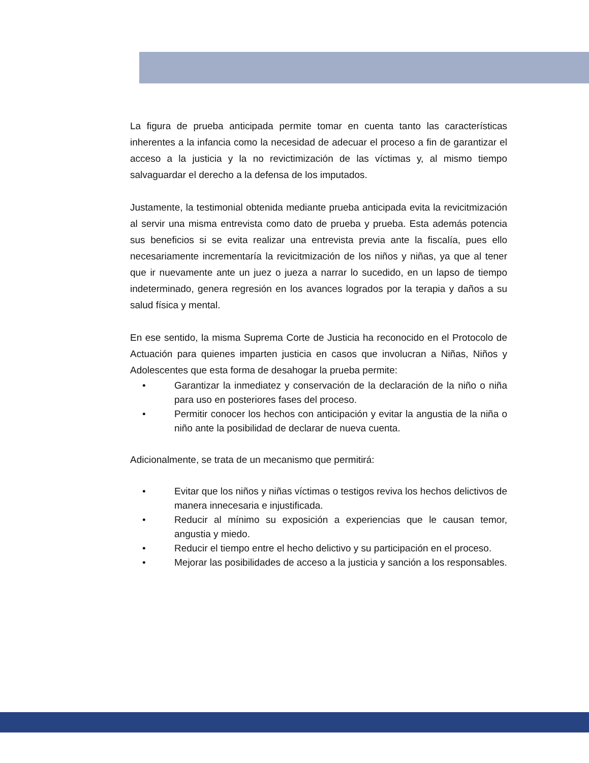La figura de prueba anticipada permite tomar en cuenta tanto las características inherentes a la infancia como la necesidad de adecuar el proceso a fin de garantizar el acceso a la justicia y la no revictimización de las víctimas y, al mismo tiempo salvaguardar el derecho a la defensa de los imputados.
Justamente, la testimonial obtenida mediante prueba anticipada evita la revicitmización al servir una misma entrevista como dato de prueba y prueba. Esta además potencia sus beneficios si se evita realizar una entrevista previa ante la fiscalía, pues ello necesariamente incrementaría la revicitmización de los niños y niñas, ya que al tener que ir nuevamente ante un juez o jueza a narrar lo sucedido, en un lapso de tiempo indeterminado, genera regresión en los avances logrados por la terapia y daños a su salud física y mental.
En ese sentido, la misma Suprema Corte de Justicia ha reconocido en el Protocolo de Actuación para quienes imparten justicia en casos que involucran a Niñas, Niños y Adolescentes que esta forma de desahogar la prueba permite:
• Garantizar la inmediatez y conservación de la declaración de la niño o niña para uso en posteriores fases del proceso.
• Permitir conocer los hechos con anticipación y evitar la angustia de la niña o niño ante la posibilidad de declarar de nueva cuenta.
Adicionalmente, se trata de un mecanismo que permitirá:
• Evitar que los niños y niñas víctimas o testigos reviva los hechos delictivos de manera innecesaria e injustificada.
• Reducir al mínimo su exposición a experiencias que le causan temor, angustia y miedo.
• Reducir el tiempo entre el hecho delictivo y su participación en el proceso.
• Mejorar las posibilidades de acceso a la justicia y sanción a los responsables.